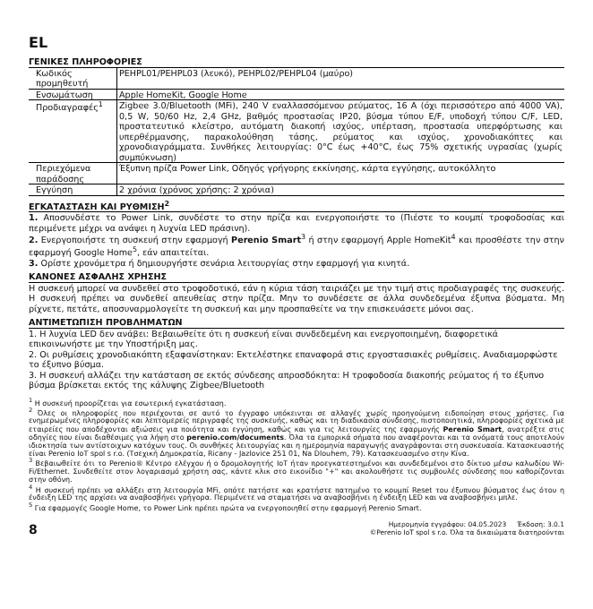EL
ΓΕΝΙΚΕΣ ΠΛΗΡΟΦΟΡΙΕΣ
| Κωδικός προμηθευτή | PEHPL01/PEHPL03 (λευκό), PEHPL02/PEHPL04 (μαύρο) |
| Ενσωμάτωση | Apple HomeKit, Google Home |
| Προδιαγραφές<sup>1</sup> | Zigbee 3.0/Bluetooth (MFi), 240 V εναλλασσόμενου ρεύματος, 16 A (όχι περισσότερο από 4000 VA), 0,5 W, 50/60 Hz, 2,4 GHz, βαθμός προστασίας IP20, βύσμα τύπου E/F, υποδοχή τύπου C/F, LED, προστατευτικό κλείστρο, αυτόματη διακοπή ισχύος, υπέρταση, προστασία υπερφόρτωσης και υπερθέρμανσης, παρακολούθηση τάσης, ρεύματος και ισχύος, χρονοδιακόπτες και χρονοδιαγράμματα. Συνθήκες λειτουργίας: 0°C έως +40°C, έως 75% σχετικής υγρασίας (χωρίς συμπύκνωση) |
| Περιεχόμενα παράδοσης | Έξυπνη πρίζα Power Link, Οδηγός γρήγορης εκκίνησης, κάρτα εγγύησης, αυτοκόλλητο |
| Εγγύηση | 2 χρόνια (χρόνος χρήσης: 2 χρόνια) |
ΕΓΚΑΤΑΣΤΑΣΗ ΚΑΙ ΡΥΘΜΙΣΗ<sup>2</sup>
1. Αποσυνδέστε το Power Link, συνδέστε το στην πρίζα και ενεργοποιήστε το (Πιέστε το κουμπί τροφοδοσίας και περιμένετε μέχρι να ανάψει η λυχνία LED πράσινη).
2. Ενεργοποιήστε τη συσκευή στην εφαρμογή Perenio Smart<sup>3</sup> ή στην εφαρμογή Apple HomeKit<sup>4</sup> και προσθέστε την στην εφαρμογή Google Home<sup>5</sup>, εάν απαιτείται.
3. Ορίστε χρονόμετρα ή δημιουργήστε σενάρια λειτουργίας στην εφαρμογή για κινητά.
ΚΑΝΟΝΕΣ ΑΣΦΑΛΗΣ ΧΡΗΣΗΣ
Η συσκευή μπορεί να συνδεθεί στο τροφοδοτικό, εάν η κύρια τάση ταιριάζει με την τιμή στις προδιαγραφές της συσκευής. Η συσκευή πρέπει να συνδεθεί απευθείας στην πρίζα. Μην το συνδέσετε σε άλλα συνδεδεμένα έξυπνα βύσματα. Μη ρίχνετε, πετάτε, αποσυναρμολογείτε τη συσκευή και μην προσπαθείτε να την επισκευάσετε μόνοι σας.
ΑΝΤΙΜΕΤΩΠΙΣΗ ΠΡΟΒΛΗΜΑΤΩΝ
1. Η λυχνία LED δεν ανάβει: Βεβαιωθείτε ότι η συσκευή είναι συνδεδεμένη και ενεργοποιημένη, διαφορετικά επικοινωνήστε με την Υποστήριξη μας.
2. Οι ρυθμίσεις χρονοδιακόπτη εξαφανίστηκαν: Εκτελέστηκε επαναφορά στις εργοστασιακές ρυθμίσεις. Αναδιαμορφώστε το έξυπνο βύσμα.
3. Η συσκευή αλλάζει την κατάσταση σε εκτός σύνδεσης απροσδόκητα: Η τροφοδοσία διακοπής ρεύματος ή το έξυπνο βύσμα βρίσκεται εκτός της κάλυψης Zigbee/Bluetooth
<sup>1</sup> Η συσκευή προορίζεται για εσωτερική εγκατάσταση.
<sup>2</sup> Όλες οι πληροφορίες που περιέχονται σε αυτό το έγγραφο υπόκεινται σε αλλαγές χωρίς προηγούμενη ειδοποίηση στους χρήστες. Για ενημερωμένες πληροφορίες και λεπτομερείς περιγραφές της συσκευής, καθώς και τη διαδικασία σύνδεσης, πιστοποιητικά, πληροφορίες σχετικά με εταιρείες που αποδέχονται αξιώσεις για ποιότητα και εγγύηση, καθώς και για τις λειτουργίες της εφαρμογής Perenio Smart, ανατρέξτε στις οδηγίες που είναι διαθέσιμες για λήψη στο perenio.com/documents. Όλα τα εμπορικά σήματα που αναφέρονται και τα ονόματά τους αποτελούν ιδιοκτησία των αντίστοιχων κατόχων τους. Οι συνθήκες λειτουργίας και η ημερομηνία παραγωγής αναγράφονται στη συσκευασία. Κατασκευαστής είναι Perenio IoT spol s r.o. (Τσεχική Δημοκρατία, Ricany - Jazlovice 251 01, Na Dlouhem, 79). Κατασκευασμένο στην Κίνα.
<sup>3</sup> Βεβαιωθείτε ότι το Perenio® Κέντρο ελέγχου ή ο δρομολογητής IoT ήταν προεγκατεστημένοι και συνδεδεμένοι στο δίκτυο μέσω καλωδίου Wi-Fi/Ethernet. Συνδεθείτε στον λογαριασμό χρήστη σας, κάντε κλικ στο εικονίδιο "+" και ακολουθήστε τις συμβουλές σύνδεσης που καθορίζονται στην οθόνη.
<sup>4</sup> Η συσκευή πρέπει να αλλάξει στη λειτουργία MFi, οπότε πατήστε και κρατήστε πατημένο το κουμπί Reset του έξυπνου βύσματος έως ότου η ένδειξη LED της αρχίσει να αναβοσβήνει γρήγορα. Περιμένετε να σταματήσει να αναβοσβήνει η ένδειξη LED και να αναβοσβήνει μπλε.
<sup>5</sup> Για εφαρμογές Google Home, το Power Link πρέπει πρώτα να ενεργοποιηθεί στην εφαρμογή Perenio Smart.
8
Ημερομηνία εγγράφου: 04.05.2023 Έκδοση: 3.0.1
©Perenio IoT spol s r.o. Όλα τα δικαιώματα διατηρούνται